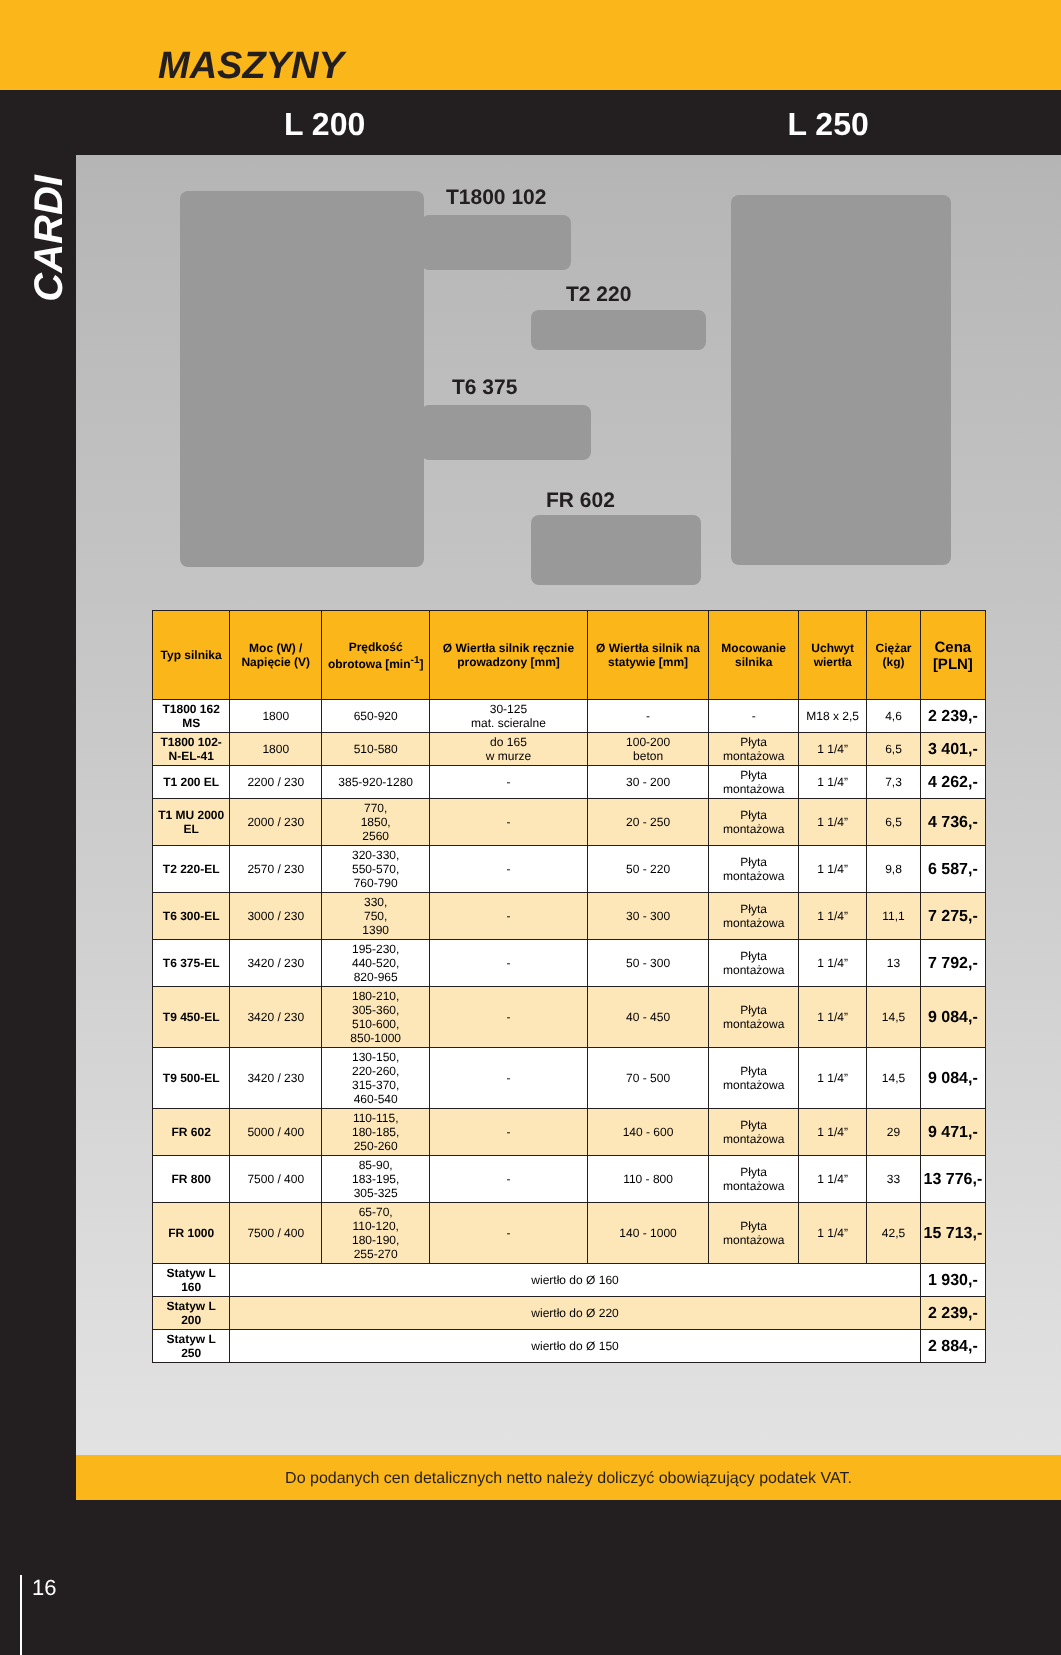MASZYNY
L 200 L 250
CARDI
16
T1800 102
T2 220
T6 375
FR 602
| Typ silnika | Moc (W) / Napięcie (V) | Prędkość obrotowa [min<sup>-1</sup>] | Ø Wiertła silnik ręcznie prowadzony [mm] | Ø Wiertła silnik na statywie [mm] | Mocowanie silnika | Uchwyt wiertła | Ciężar (kg) | Cena [PLN] |
| --- | --- | --- | --- | --- | --- | --- | --- | --- |
| T1800 162 MS | 1800 | 650-920 | 30-125 mat. scieralne | - | - | M18 x 2,5 | 4,6 | 2 239,- |
| T1800 102-N-EL-41 | 1800 | 510-580 | do 165 w murze | 100-200 beton | Płyta montażowa | 1 1/4” | 6,5 | 3 401,- |
| T1 200 EL | 2200 / 230 | 385-920-1280 | - | 30 - 200 | Płyta montażowa | 1 1/4” | 7,3 | 4 262,- |
| T1 MU 2000 EL | 2000 / 230 | 770, 1850, 2560 | - | 20 - 250 | Płyta montażowa | 1 1/4” | 6,5 | 4 736,- |
| T2 220-EL | 2570 / 230 | 320-330, 550-570, 760-790 | - | 50 - 220 | Płyta montażowa | 1 1/4” | 9,8 | 6 587,- |
| T6 300-EL | 3000 / 230 | 330, 750, 1390 | - | 30 - 300 | Płyta montażowa | 1 1/4” | 11,1 | 7 275,- |
| T6 375-EL | 3420 / 230 | 195-230, 440-520, 820-965 | - | 50 - 300 | Płyta montażowa | 1 1/4” | 13 | 7 792,- |
| T9 450-EL | 3420 / 230 | 180-210, 305-360, 510-600, 850-1000 | - | 40 - 450 | Płyta montażowa | 1 1/4” | 14,5 | 9 084,- |
| T9 500-EL | 3420 / 230 | 130-150, 220-260, 315-370, 460-540 | - | 70 - 500 | Płyta montażowa | 1 1/4” | 14,5 | 9 084,- |
| FR 602 | 5000 / 400 | 110-115, 180-185, 250-260 | - | 140 - 600 | Płyta montażowa | 1 1/4” | 29 | 9 471,- |
| FR 800 | 7500 / 400 | 85-90, 183-195, 305-325 | - | 110 - 800 | Płyta montażowa | 1 1/4” | 33 | 13 776,- |
| FR 1000 | 7500 / 400 | 65-70, 110-120, 180-190, 255-270 | - | 140 - 1000 | Płyta montażowa | 1 1/4” | 42,5 | 15 713,- |
| Statyw L 160 | wiertło do Ø 160 | | | | | | | 1 930,- |
| Statyw L 200 | wiertło do Ø 220 | | | | | | | 2 239,- |
| Statyw L 250 | wiertło do Ø 150 | | | | | | | 2 884,- |
Do podanych cen detalicznych netto należy doliczyć obowiązujący podatek VAT.